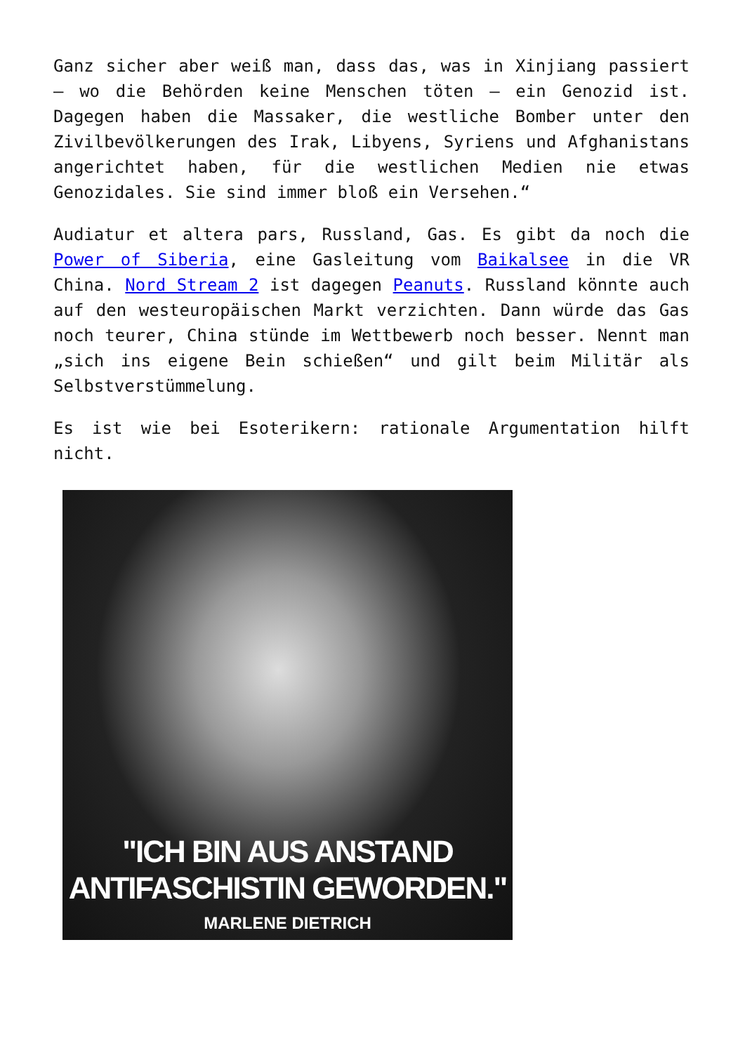Ganz sicher aber weiß man, dass das, was in Xinjiang passiert – wo die Behörden keine Menschen töten – ein Genozid ist. Dagegen haben die Massaker, die westliche Bomber unter den Zivilbevölkerungen des Irak, Libyens, Syriens und Afghanistans angerichtet haben, für die westlichen Medien nie etwas Genozidales. Sie sind immer bloß ein Versehen.“
Audiatur et altera pars, Russland, Gas. Es gibt da noch die Power of Siberia, eine Gasleitung vom Baikalsee in die VR China. Nord Stream 2 ist dagegen Peanuts. Russland könnte auch auf den westeuropäischen Markt verzichten. Dann würde das Gas noch teurer, China stünde im Wettbewerb noch besser. Nennt man „sich ins eigene Bein schießen“ und gilt beim Militär als Selbstverstümmelung.
Es ist wie bei Esoterikern: rationale Argumentation hilft nicht.
"ICH BIN AUS ANSTAND
ANTIFASCHISTIN GEWORDEN."
MARLENE DIETRICH